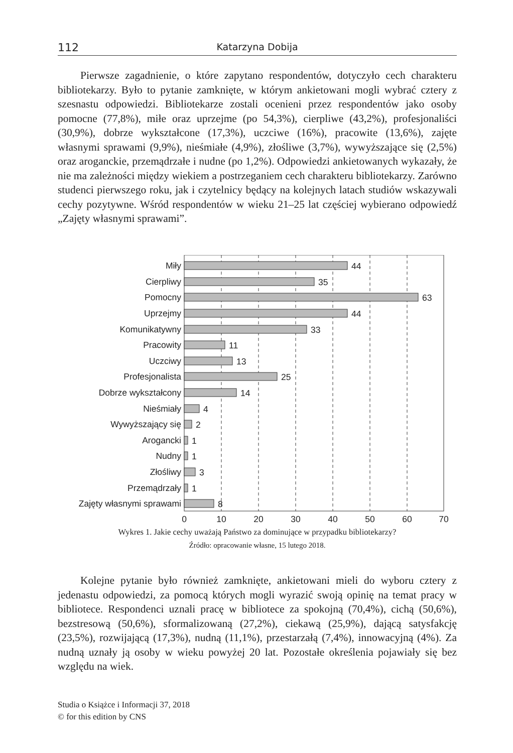112 Katarzyna Dobija
Pierwsze zagadnienie, o które zapytano respondentów, dotyczyło cech charakteru bibliotekarzy. Było to pytanie zamknięte, w którym ankietowani mogli wybrać cztery z szesnastu odpowiedzi. Bibliotekarze zostali ocenieni przez respondentów jako osoby pomocne (77,8%), miłe oraz uprzejme (po 54,3%), cierpliwe (43,2%), profesjonaliści (30,9%), dobrze wykształcone (17,3%), uczciwe (16%), pracowite (13,6%), zajęte własnymi sprawami (9,9%), nieśmiałe (4,9%), złośliwe (3,7%), wywyższające się (2,5%) oraz aroganckie, przemądrzałe i nudne (po 1,2%). Odpowiedzi ankietowanych wykazały, że nie ma zależności między wiekiem a postrzeganiem cech charakteru bibliotekarzy. Zarówno studenci pierwszego roku, jak i czytelnicy będący na kolejnych latach studiów wskazywali cechy pozytywne. Wśród respondentów w wieku 21–25 lat częściej wybierano odpowiedź „Zajęty własnymi sprawami”.
Miły
Cierpliwy
Pomocny
Uprzejmy
Komunikatywny
Pracowity
Uczciwy
Profesjonalista
Dobrze wykształcony
Nieśmiały
Wywyższający się
Arogancki
Nudny
Złośliwy
Przemądrzały
Zajęty własnymi sprawami
44
35
63
44
33
11
13
25
14
4
2
1
1
3
1
8
0
10
20
30
40
50
60
70
Wykres 1. Jakie cechy uważają Państwo za dominujące w przypadku bibliotekarzy?
Źródło: opracowanie własne, 15 lutego 2018.
Kolejne pytanie było również zamknięte, ankietowani mieli do wyboru cztery z jedenastu odpowiedzi, za pomocą których mogli wyrazić swoją opinię na temat pracy w bibliotece. Respondenci uznali pracę w bibliotece za spokojną (70,4%), cichą (50,6%), bezstresową (50,6%), sformalizowaną (27,2%), ciekawą (25,9%), dającą satysfakcję (23,5%), rozwijającą (17,3%), nudną (11,1%), przestarzałą (7,4%), innowacyjną (4%). Za nudną uznały ją osoby w wieku powyżej 20 lat. Pozostałe określenia pojawiały się bez względu na wiek.
Studia o Książce i Informacji 37, 2018
© for this edition by CNS